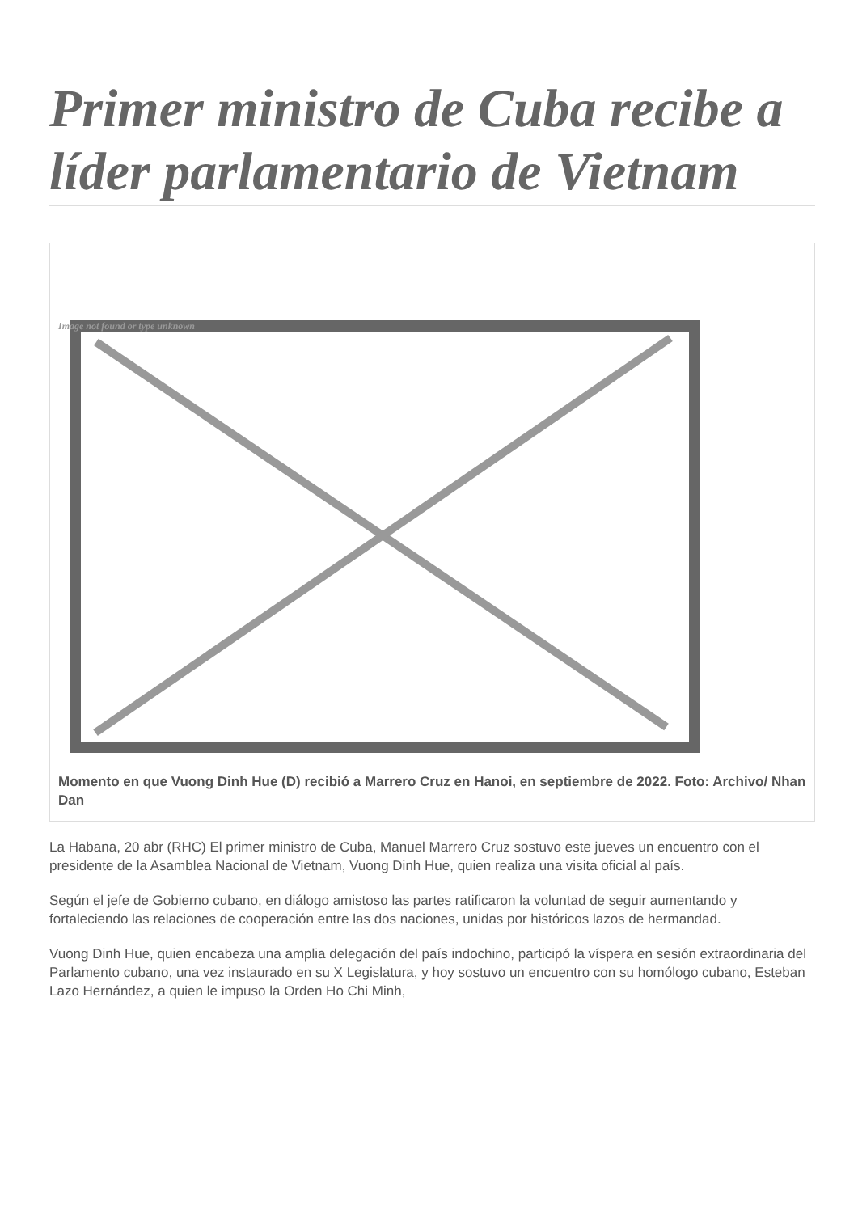Primer ministro de Cuba recibe a líder parlamentario de Vietnam
Image not found or type unknown
Momento en que Vuong Dinh Hue (D) recibió a Marrero Cruz en Hanoi, en septiembre de 2022. Foto: Archivo/ Nhan Dan
La Habana, 20 abr (RHC) El primer ministro de Cuba, Manuel Marrero Cruz sostuvo este jueves un encuentro con el presidente de la Asamblea Nacional de Vietnam, Vuong Dinh Hue, quien realiza una visita oficial al país.
Según el jefe de Gobierno cubano, en diálogo amistoso las partes ratificaron la voluntad de seguir aumentando y fortaleciendo las relaciones de cooperación entre las dos naciones, unidas por históricos lazos de hermandad.
Vuong Dinh Hue, quien encabeza una amplia delegación del país indochino, participó la víspera en sesión extraordinaria del Parlamento cubano, una vez instaurado en su X Legislatura, y hoy sostuvo un encuentro con su homólogo cubano, Esteban Lazo Hernández, a quien le impuso la Orden Ho Chi Minh,